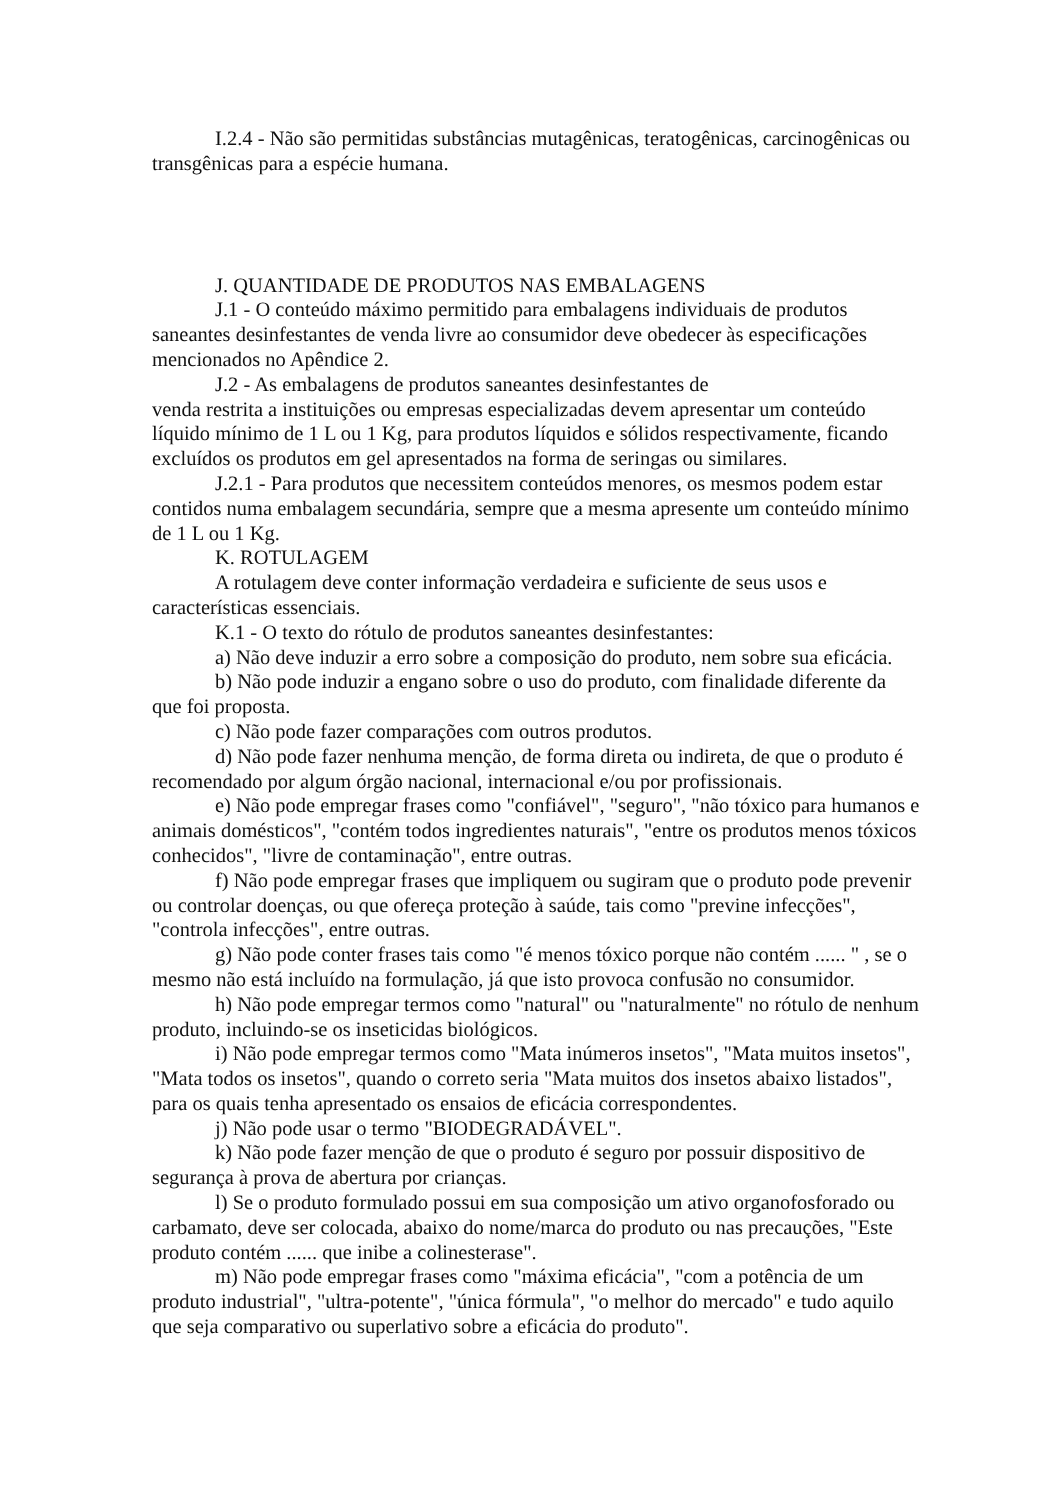I.2.4 - Não são permitidas substâncias mutagênicas, teratogênicas, carcinogênicas ou transgênicas para a espécie humana.
J. QUANTIDADE DE PRODUTOS NAS EMBALAGENS
J.1 - O conteúdo máximo permitido para embalagens individuais de produtos saneantes desinfestantes de venda livre ao consumidor deve obedecer às especificações mencionados no Apêndice 2.
J.2 - As embalagens de produtos saneantes desinfestantes de
venda restrita a instituições ou empresas especializadas devem apresentar um conteúdo líquido mínimo de 1 L ou 1 Kg, para produtos líquidos e sólidos respectivamente, ficando excluídos os produtos em gel apresentados na forma de seringas ou similares.
J.2.1 - Para produtos que necessitem conteúdos menores, os mesmos podem estar contidos numa embalagem secundária, sempre que a mesma apresente um conteúdo mínimo de 1 L ou 1 Kg.
K. ROTULAGEM
A rotulagem deve conter informação verdadeira e suficiente de seus usos e características essenciais.
K.1 - O texto do rótulo de produtos saneantes desinfestantes:
a) Não deve induzir a erro sobre a composição do produto, nem sobre sua eficácia.
b) Não pode induzir a engano sobre o uso do produto, com finalidade diferente da que foi proposta.
c) Não pode fazer comparações com outros produtos.
d) Não pode fazer nenhuma menção, de forma direta ou indireta, de que o produto é recomendado por algum órgão nacional, internacional e/ou por profissionais.
e) Não pode empregar frases como "confiável", "seguro", "não tóxico para humanos e animais domésticos", "contém todos ingredientes naturais", "entre os produtos menos tóxicos conhecidos", "livre de contaminação", entre outras.
f) Não pode empregar frases que impliquem ou sugiram que o produto pode prevenir ou controlar doenças, ou que ofereça proteção à saúde, tais como "previne infecções", "controla infecções", entre outras.
g) Não pode conter frases tais como "é menos tóxico porque não contém ...... " , se o mesmo não está incluído na formulação, já que isto provoca confusão no consumidor.
h) Não pode empregar termos como "natural" ou "naturalmente" no rótulo de nenhum produto, incluindo-se os inseticidas biológicos.
i) Não pode empregar termos como "Mata inúmeros insetos", "Mata muitos insetos", "Mata todos os insetos", quando o correto seria "Mata muitos dos insetos abaixo listados", para os quais tenha apresentado os ensaios de eficácia correspondentes.
j) Não pode usar o termo "BIODEGRADÁVEL".
k) Não pode fazer menção de que o produto é seguro por possuir dispositivo de segurança à prova de abertura por crianças.
l) Se o produto formulado possui em sua composição um ativo organofosforado ou carbamato, deve ser colocada, abaixo do nome/marca do produto ou nas precauções, "Este produto contém ...... que inibe a colinesterase".
m) Não pode empregar frases como "máxima eficácia", "com a potência de um produto industrial", "ultra-potente", "única fórmula", "o melhor do mercado" e tudo aquilo que seja comparativo ou superlativo sobre a eficácia do produto".